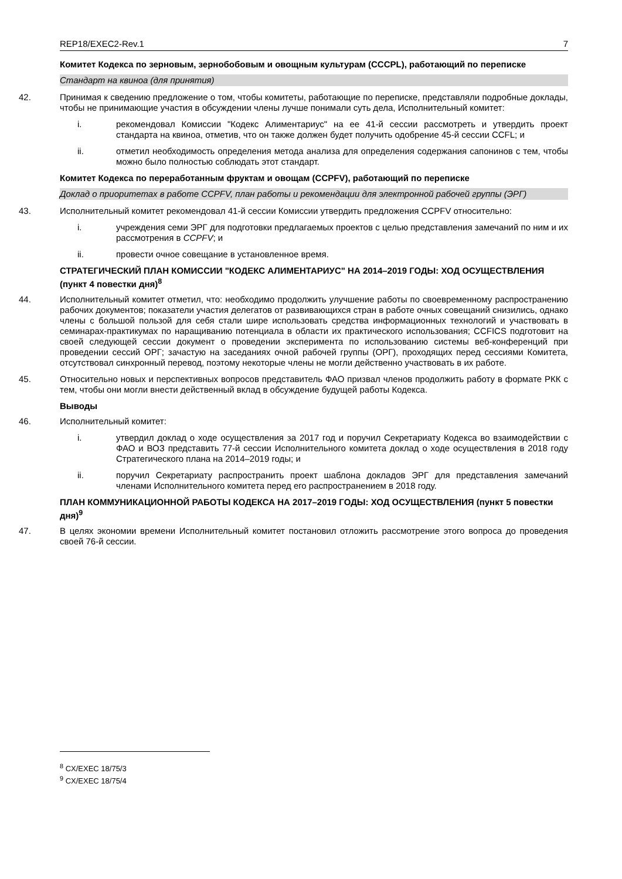REP18/EXEC2-Rev.1 7
Комитет Кодекса по зерновым, зернобобовым и овощным культурам (CCCPL), работающий по переписке
Стандарт на квиноа (для принятия)
42. Принимая к сведению предложение о том, чтобы комитеты, работающие по переписке, представляли подробные доклады, чтобы не принимающие участия в обсуждении члены лучше понимали суть дела, Исполнительный комитет:
i. рекомендовал Комиссии "Кодекс Алиментариус" на ее 41-й сессии рассмотреть и утвердить проект стандарта на квиноа, отметив, что он также должен будет получить одобрение 45-й сессии CCFL; и
ii. отметил необходимость определения метода анализа для определения содержания сапонинов с тем, чтобы можно было полностью соблюдать этот стандарт.
Комитет Кодекса по переработанным фруктам и овощам (CCPFV), работающий по переписке
Доклад о приоритетах в работе CCPFV, план работы и рекомендации для электронной рабочей группы (ЭРГ)
43. Исполнительный комитет рекомендовал 41-й сессии Комиссии утвердить предложения CCPFV относительно:
i. учреждения семи ЭРГ для подготовки предлагаемых проектов с целью представления замечаний по ним и их рассмотрения в CCPFV; и
ii. провести очное совещание в установленное время.
СТРАТЕГИЧЕСКИЙ ПЛАН КОМИССИИ "КОДЕКС АЛИМЕНТАРИУС" НА 2014–2019 ГОДЫ: ХОД ОСУЩЕСТВЛЕНИЯ (пункт 4 повестки дня)<sup>8</sup>
44. Исполнительный комитет отметил, что: необходимо продолжить улучшение работы по своевременному распространению рабочих документов; показатели участия делегатов от развивающихся стран в работе очных совещаний снизились, однако члены с большой пользой для себя стали шире использовать средства информационных технологий и участвовать в семинарах-практикумах по наращиванию потенциала в области их практического использования; CCFICS подготовит на своей следующей сессии документ о проведении эксперимента по использованию системы веб-конференций при проведении сессий ОРГ; зачастую на заседаниях очной рабочей группы (ОРГ), проходящих перед сессиями Комитета, отсутствовал синхронный перевод, поэтому некоторые члены не могли действенно участвовать в их работе.
45. Относительно новых и перспективных вопросов представитель ФАО призвал членов продолжить работу в формате РКК с тем, чтобы они могли внести действенный вклад в обсуждение будущей работы Кодекса.
Выводы
46. Исполнительный комитет:
i. утвердил доклад о ходе осуществления за 2017 год и поручил Секретариату Кодекса во взаимодействии с ФАО и ВОЗ представить 77-й сессии Исполнительного комитета доклад о ходе осуществления в 2018 году Стратегического плана на 2014–2019 годы; и
ii. поручил Секретариату распространить проект шаблона докладов ЭРГ для представления замечаний членами Исполнительного комитета перед его распространением в 2018 году.
ПЛАН КОММУНИКАЦИОННОЙ РАБОТЫ КОДЕКСА НА 2017–2019 ГОДЫ: ХОД ОСУЩЕСТВЛЕНИЯ (пункт 5 повестки дня)<sup>9</sup>
47. В целях экономии времени Исполнительный комитет постановил отложить рассмотрение этого вопроса до проведения своей 76-й сессии.
<sup>8</sup> CX/EXEC 18/75/3
<sup>9</sup> CX/EXEC 18/75/4